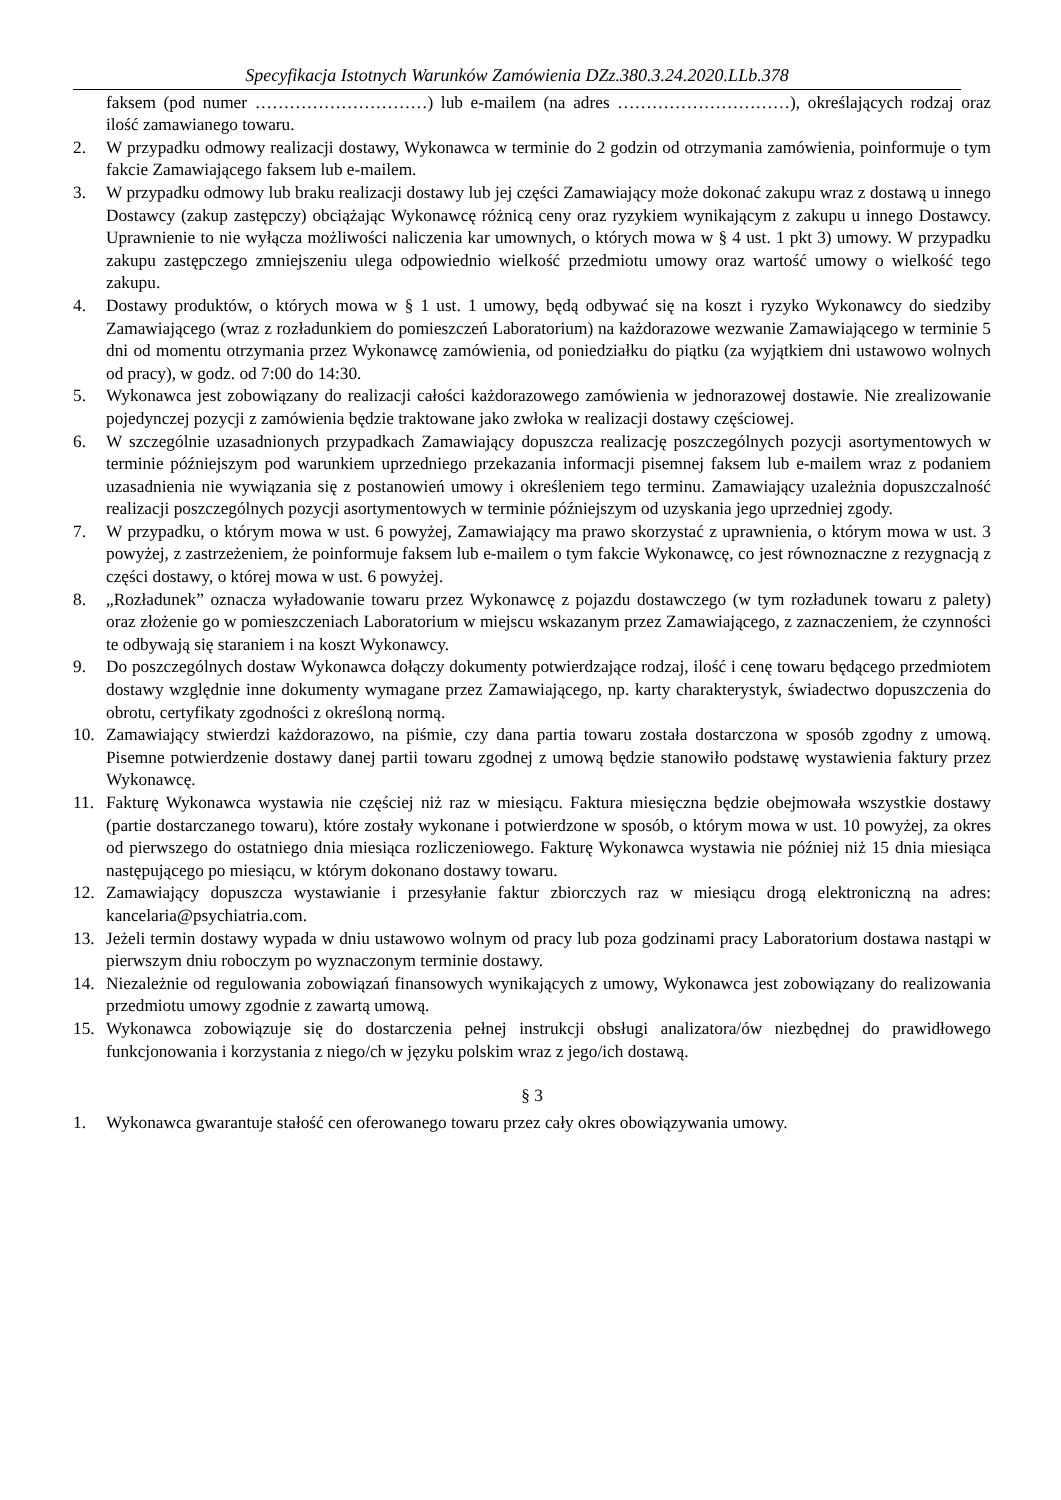Specyfikacja Istotnych Warunków Zamówienia DZz.380.3.24.2020.LLb.378
faksem (pod numer …………………………) lub e-mailem (na adres …………………………), określających rodzaj oraz ilość zamawianego towaru.
2. W przypadku odmowy realizacji dostawy, Wykonawca w terminie do 2 godzin od otrzymania zamówienia, poinformuje o tym fakcie Zamawiającego faksem lub e-mailem.
3. W przypadku odmowy lub braku realizacji dostawy lub jej części Zamawiający może dokonać zakupu wraz z dostawą u innego Dostawcy (zakup zastępczy) obciążając Wykonawcę różnicą ceny oraz ryzykiem wynikającym z zakupu u innego Dostawcy. Uprawnienie to nie wyłącza możliwości naliczenia kar umownych, o których mowa w § 4 ust. 1 pkt 3) umowy. W przypadku zakupu zastępczego zmniejszeniu ulega odpowiednio wielkość przedmiotu umowy oraz wartość umowy o wielkość tego zakupu.
4. Dostawy produktów, o których mowa w § 1 ust. 1 umowy, będą odbywać się na koszt i ryzyko Wykonawcy do siedziby Zamawiającego (wraz z rozładunkiem do pomieszczeń Laboratorium) na każdorazowe wezwanie Zamawiającego w terminie 5 dni od momentu otrzymania przez Wykonawcę zamówienia, od poniedziałku do piątku (za wyjątkiem dni ustawowo wolnych od pracy), w godz. od 7:00 do 14:30.
5. Wykonawca jest zobowiązany do realizacji całości każdorazowego zamówienia w jednorazowej dostawie. Nie zrealizowanie pojedynczej pozycji z zamówienia będzie traktowane jako zwłoka w realizacji dostawy częściowej.
6. W szczególnie uzasadnionych przypadkach Zamawiający dopuszcza realizację poszczególnych pozycji asortymentowych w terminie późniejszym pod warunkiem uprzedniego przekazania informacji pisemnej faksem lub e-mailem wraz z podaniem uzasadnienia nie wywiązania się z postanowień umowy i określeniem tego terminu. Zamawiający uzależnia dopuszczalność realizacji poszczególnych pozycji asortymentowych w terminie późniejszym od uzyskania jego uprzedniej zgody.
7. W przypadku, o którym mowa w ust. 6 powyżej, Zamawiający ma prawo skorzystać z uprawnienia, o którym mowa w ust. 3 powyżej, z zastrzeżeniem, że poinformuje faksem lub e-mailem o tym fakcie Wykonawcę, co jest równoznaczne z rezygnacją z części dostawy, o której mowa w ust. 6 powyżej.
8. „Rozładunek” oznacza wyładowanie towaru przez Wykonawcę z pojazdu dostawczego (w tym rozładunek towaru z palety) oraz złożenie go w pomieszczeniach Laboratorium w miejscu wskazanym przez Zamawiającego, z zaznaczeniem, że czynności te odbywają się staraniem i na koszt Wykonawcy.
9. Do poszczególnych dostaw Wykonawca dołączy dokumenty potwierdzające rodzaj, ilość i cenę towaru będącego przedmiotem dostawy względnie inne dokumenty wymagane przez Zamawiającego, np. karty charakterystyk, świadectwo dopuszczenia do obrotu, certyfikaty zgodności z określoną normą.
10. Zamawiający stwierdzi każdorazowo, na piśmie, czy dana partia towaru została dostarczona w sposób zgodny z umową. Pisemne potwierdzenie dostawy danej partii towaru zgodnej z umową będzie stanowiło podstawę wystawienia faktury przez Wykonawcę.
11. Fakturę Wykonawca wystawia nie częściej niż raz w miesiącu. Faktura miesięczna będzie obejmowała wszystkie dostawy (partie dostarczanego towaru), które zostały wykonane i potwierdzone w sposób, o którym mowa w ust. 10 powyżej, za okres od pierwszego do ostatniego dnia miesiąca rozliczeniowego. Fakturę Wykonawca wystawia nie później niż 15 dnia miesiąca następującego po miesiącu, w którym dokonano dostawy towaru.
12. Zamawiający dopuszcza wystawianie i przesyłanie faktur zbiorczych raz w miesiącu drogą elektroniczną na adres: kancelaria@psychiatria.com.
13. Jeżeli termin dostawy wypada w dniu ustawowo wolnym od pracy lub poza godzinami pracy Laboratorium dostawa nastąpi w pierwszym dniu roboczym po wyznaczonym terminie dostawy.
14. Niezależnie od regulowania zobowiązań finansowych wynikających z umowy, Wykonawca jest zobowiązany do realizowania przedmiotu umowy zgodnie z zawartą umową.
15. Wykonawca zobowiązuje się do dostarczenia pełnej instrukcji obsługi analizatora/ów niezbędnej do prawidłowego funkcjonowania i korzystania z niego/ch w języku polskim wraz z jego/ich dostawą.
§ 3
1. Wykonawca gwarantuje stałość cen oferowanego towaru przez cały okres obowiązywania umowy.